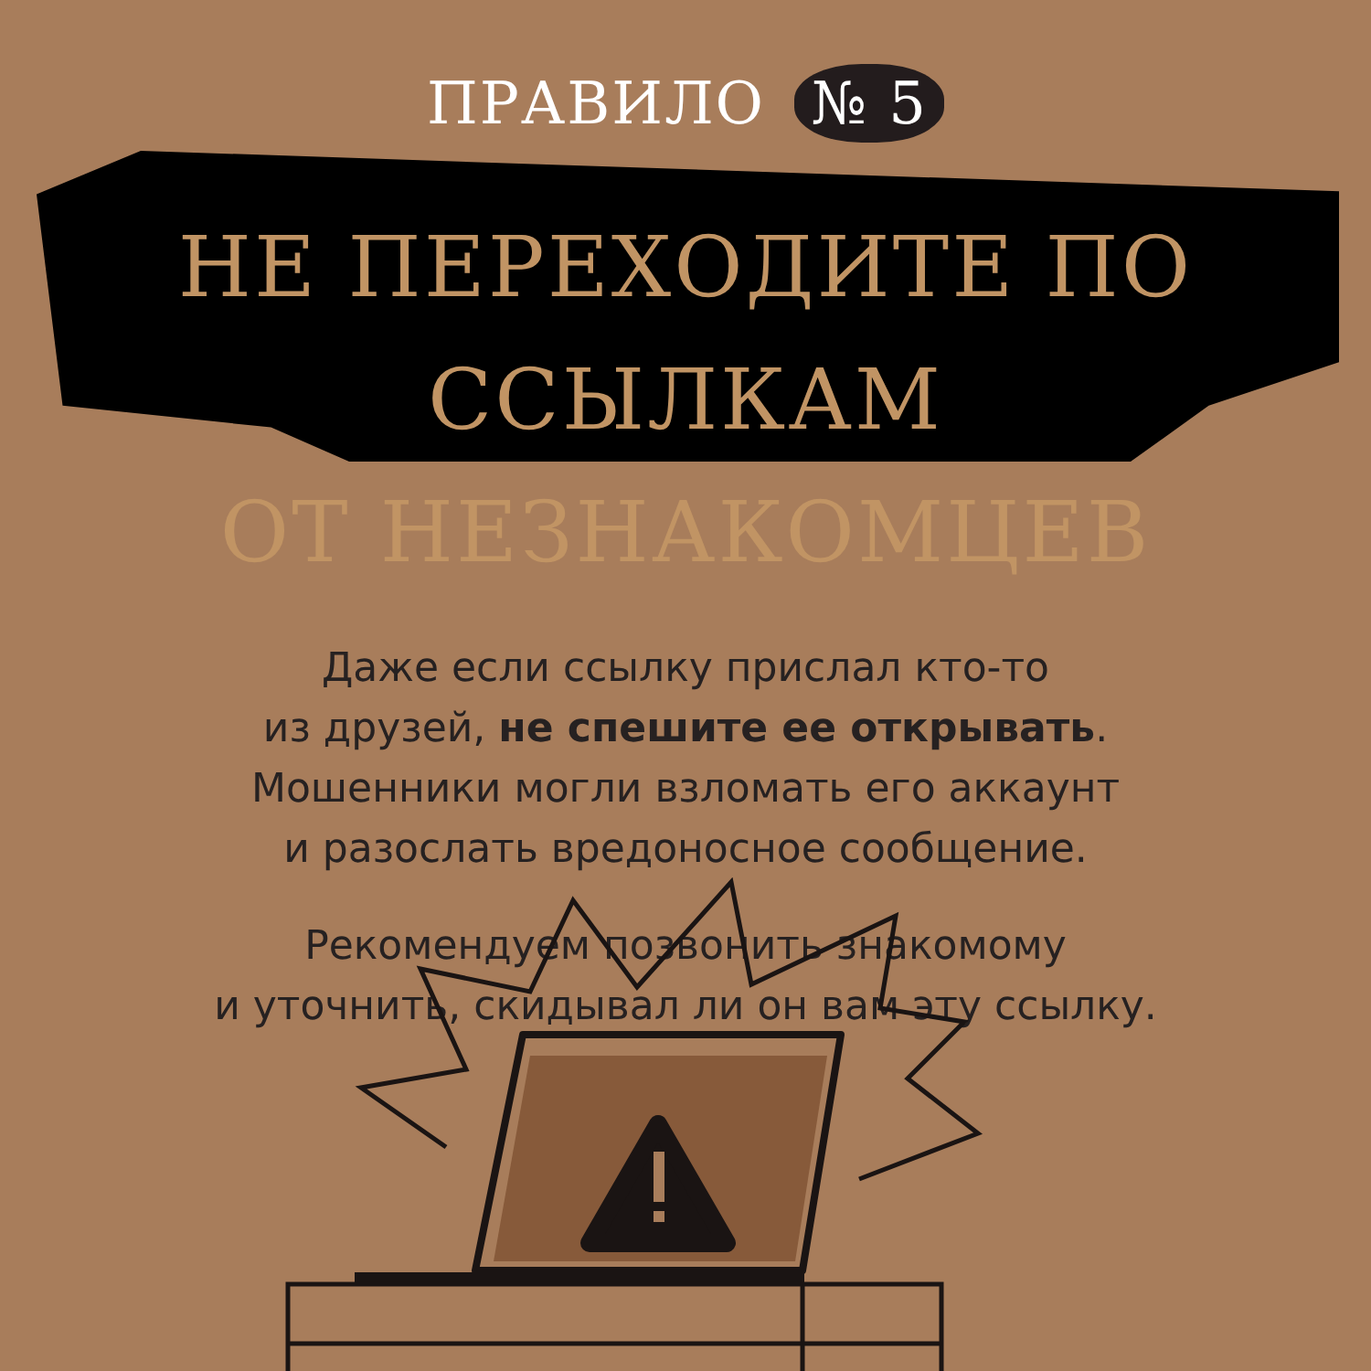ПРАВИЛО № 5
НЕ ПЕРЕХОДИТЕ ПО ССЫЛКАМ
ОТ НЕЗНАКОМЦЕВ
Даже если ссылку прислал кто-то
из друзей, не спешите ее открывать.
Мошенники могли взломать его аккаунт
и разослать вредоносное сообщение.
Рекомендуем позвонить знакомому
и уточнить, скидывал ли он вам эту ссылку.